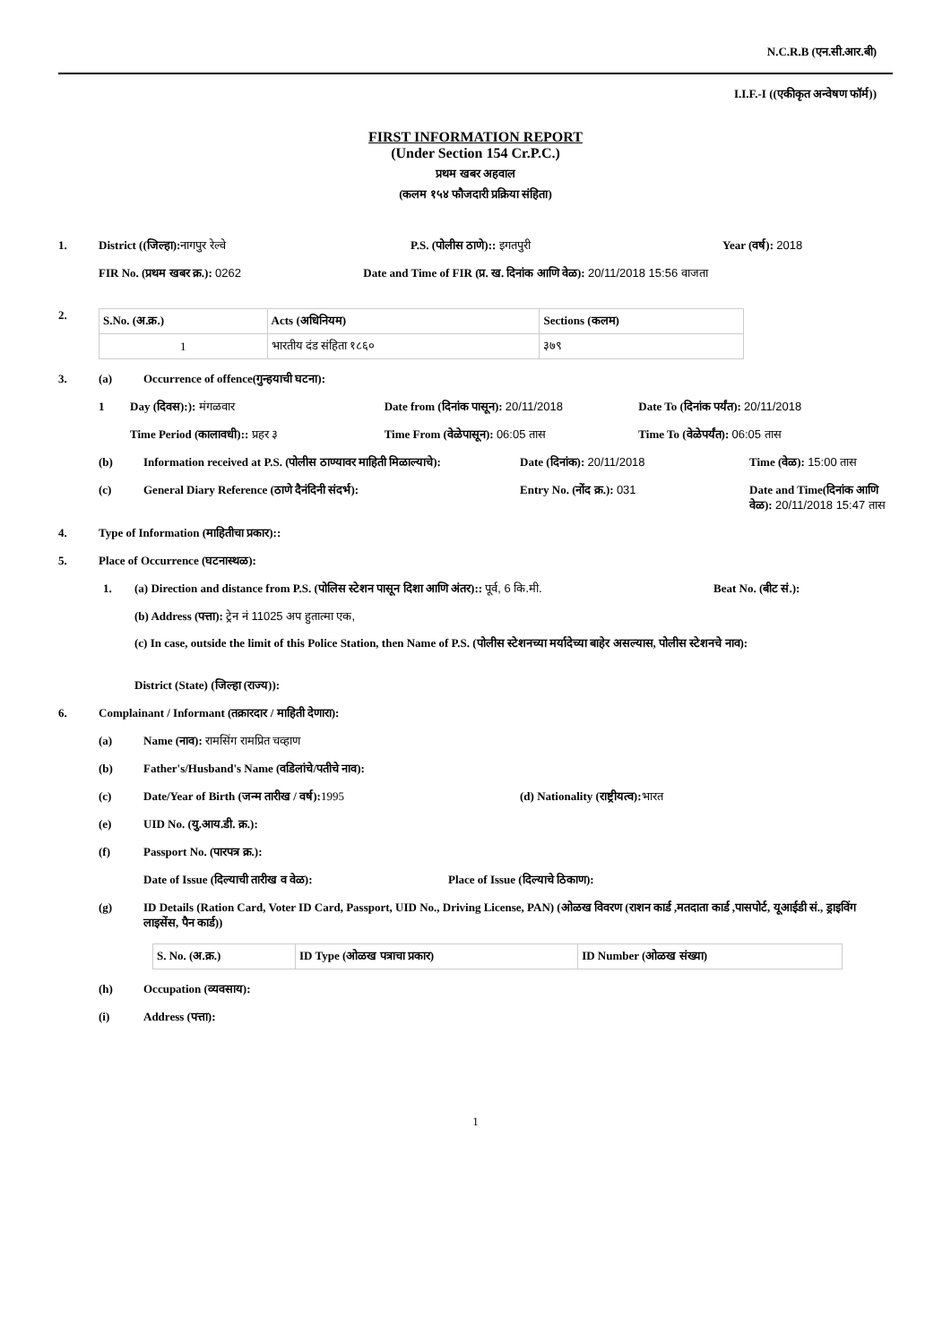N.C.R.B (एन.सी.आर.बी)
I.I.F.-I ((एकीकृत अन्वेषण फॉर्म))
FIRST INFORMATION REPORT
(Under Section 154 Cr.P.C.)
प्रथम खबर अहवाल
(कलम १५४ फौजदारी प्रक्रिया संहिता)
1. District ((जिल्हा): नागपुर रेल्वे
P.S. (पोलीस ठाणे):: इगतपुरी Year (वर्ष): 2018
FIR No. (प्रथम खबर क्र.): 0262 Date and Time of FIR (प्र. ख. दिनांक आणि वेळ): 20/11/2018 15:56 वाजता
2.
| S.No. (अ.क्र.) | Acts (अधिनियम) | Sections (कलम) |
| --- | --- | --- |
| 1 | भारतीय दंड संहिता १८६० | ३७९ |
3. (a) Occurrence of offence(गुन्हयाची घटना):
1 Day (दिवस):): मंगळवार Date from (दिनांक पासून): 20/11/2018
Date To (दिनांक पर्यंत): 20/11/2018
Time Period (कालावधी):: प्रहर ३
Time From (वेळेपासून): 06:05 तास
Time To (वेळेपर्यंत): 06:05 तास
(b) Information received at P.S. (पोलीस ठाण्यावर माहिती मिळाल्याचे):
Date (दिनांक): 20/11/2018 Time (वेळ): 15:00 तास
(c) General Diary Reference (ठाणे दैनंदिनी संदर्भ): Entry No. (नोंद क्र.): 031 Date and Time(दिनांक आणि वेळ): 20/11/2018 15:47 तास
4. Type of Information (माहितीचा प्रकार)::
5. Place of Occurrence (घटनास्थळ):
1. (a) Direction and distance from P.S. (पोलिस स्टेशन पासून दिशा आणि अंतर):: पूर्व, 6 कि.मी.
Beat No. (बीट सं.):
(b) Address (पत्ता): ट्रेन नं 11025 अप हुतात्मा एक,
(c) In case, outside the limit of this Police Station, then Name of P.S. (पोलीस स्टेशनच्या मर्यादेच्या बाहेर असल्यास, पोलीस स्टेशनचे नाव):
District (State) (जिल्हा (राज्य)):
6. Complainant / Informant (तक्रारदार / माहिती देणारा):
(a) Name (नाव): रामसिंग रामप्रित चव्हाण
(b) Father's/Husband's Name (वडिलांचे/पतीचे नाव):
(c) Date/Year of Birth (जन्म तारीख / वर्ष): 1995 (d) Nationality (राष्ट्रीयत्व): भारत
(e) UID No. (यु.आय.डी. क्र.):
(f) Passport No. (पारपत्र क्र.):
Date of Issue (दिल्याची तारीख व वेळ): Place of Issue (दिल्याचे ठिकाण):
(g) ID Details (Ration Card, Voter ID Card, Passport, UID No., Driving License, PAN) (ओळख विवरण (राशन कार्ड ,मतदाता कार्ड ,पासपोर्ट, यूआईडी सं., ड्राइविंग लाइसेंस, पैन कार्ड))
| S. No. (अ.क्र.) | ID Type (ओळख पत्राचा प्रकार) | ID Number (ओळख संख्या) |
| --- | --- | --- |
(h) Occupation (व्यवसाय):
(i) Address (पत्ता):
1